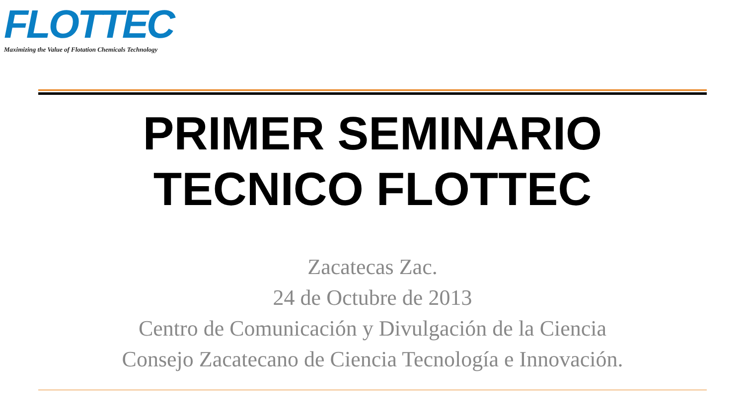FLOTTEC
Maximizing the Value of Flotation Chemicals Technology
PRIMER SEMINARIO
TECNICO FLOTTEC
Zacatecas Zac.
24 de Octubre de 2013
Centro de Comunicación y Divulgación de la Ciencia
Consejo Zacatecano de Ciencia Tecnología e Innovación.